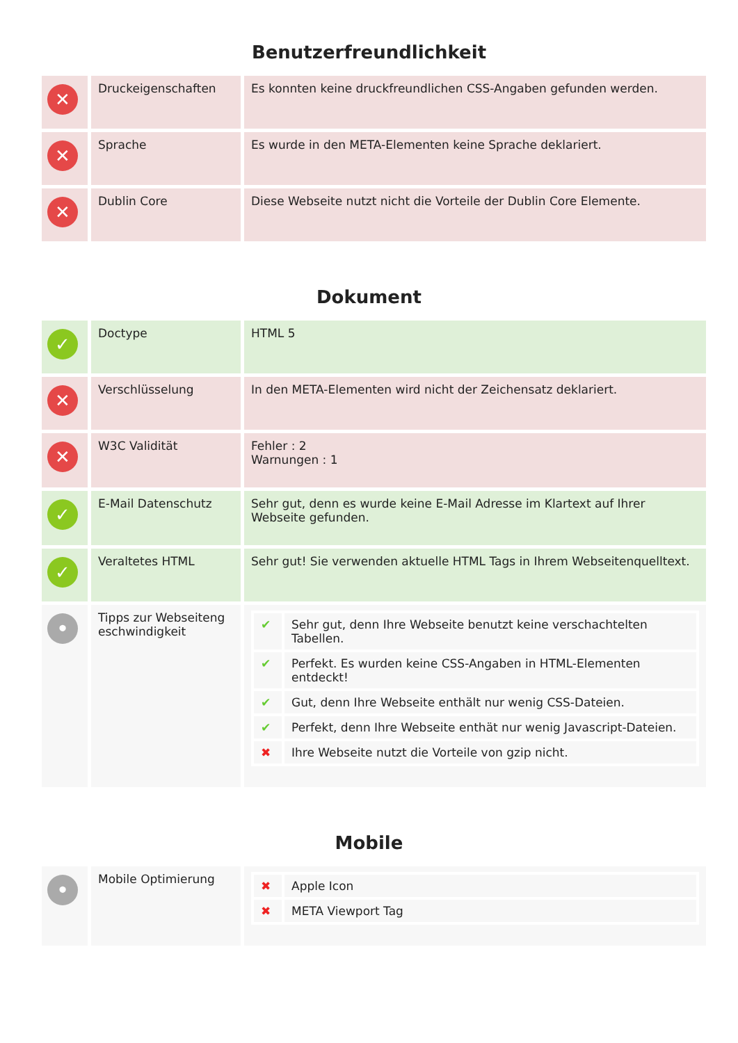Benutzerfreundlichkeit
| ✕ | Druckeigenschaften | Es konnten keine druckfreundlichen CSS-Angaben gefunden werden. |
| ✕ | Sprache | Es wurde in den META-Elementen keine Sprache deklariert. |
| ✕ | Dublin Core | Diese Webseite nutzt nicht die Vorteile der Dublin Core Elemente. |
Dokument
| ✓ | Doctype | HTML 5 |
| ✕ | Verschlüsselung | In den META-Elementen wird nicht der Zeichensatz deklariert. |
| ✕ | W3C Validität | Fehler : 2 Warnungen : 1 |
| ✓ | E-Mail Datenschutz | Sehr gut, denn es wurde keine E-Mail Adresse im Klartext auf Ihrer Webseite gefunden. |
| ✓ | Veraltetes HTML | Sehr gut! Sie verwenden aktuelle HTML Tags in Ihrem Webseitenquelltext. |
| • | Tipps zur Webseiteng eschwindigkeit | / ✔ / Sehr gut, denn Ihre Webseite benutzt keine verschachtelten Tabellen. / / ✔ / Perfekt. Es wurden keine CSS-Angaben in HTML-Elementen entdeckt! / / ✔ / Gut, denn Ihre Webseite enthält nur wenig CSS-Dateien. / / ✔ / Perfekt, denn Ihre Webseite enthät nur wenig Javascript-Dateien. / / ✖ / Ihre Webseite nutzt die Vorteile von gzip nicht. / |
Mobile
| • | Mobile Optimierung | / ✖ / Apple Icon / / ✖ / META Viewport Tag / |